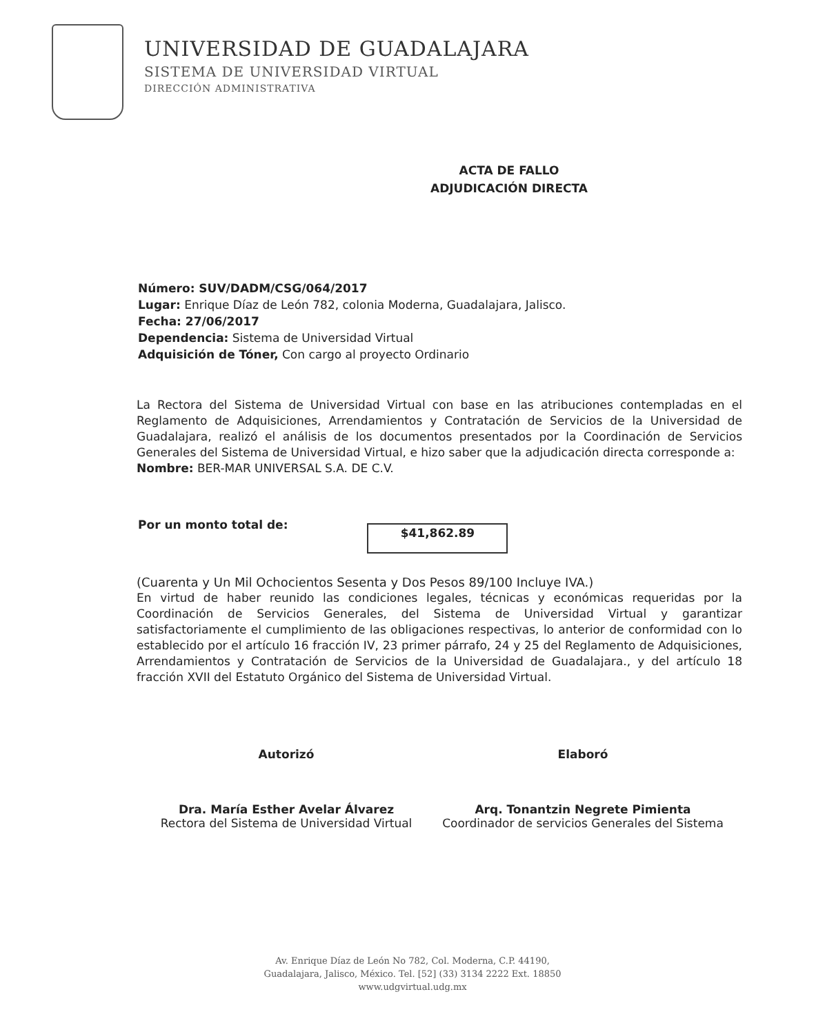UNIVERSIDAD DE GUADALAJARA
SISTEMA DE UNIVERSIDAD VIRTUAL
DIRECCIÓN ADMINISTRATIVA
ACTA DE FALLO
ADJUDICACIÓN DIRECTA
Número: SUV/DADM/CSG/064/2017
Lugar: Enrique Díaz de León 782, colonia Moderna, Guadalajara, Jalisco.
Fecha: 27/06/2017
Dependencia: Sistema de Universidad Virtual
Adquisición de Tóner, Con cargo al proyecto Ordinario
La Rectora del Sistema de Universidad Virtual con base en las atribuciones contempladas en el Reglamento de Adquisiciones, Arrendamientos y Contratación de Servicios de la Universidad de Guadalajara, realizó el análisis de los documentos presentados por la Coordinación de Servicios Generales del Sistema de Universidad Virtual, e hizo saber que la adjudicación directa corresponde a:
Nombre: BER-MAR UNIVERSAL S.A. DE C.V.
Por un monto total de:
$41,862.89
(Cuarenta y Un Mil Ochocientos Sesenta y Dos Pesos 89/100 Incluye IVA.)
En virtud de haber reunido las condiciones legales, técnicas y económicas requeridas por la Coordinación de Servicios Generales, del Sistema de Universidad Virtual y garantizar satisfactoriamente el cumplimiento de las obligaciones respectivas, lo anterior de conformidad con lo establecido por el artículo 16 fracción IV, 23 primer párrafo, 24 y 25 del Reglamento de Adquisiciones, Arrendamientos y Contratación de Servicios de la Universidad de Guadalajara., y del artículo 18 fracción XVII del Estatuto Orgánico del Sistema de Universidad Virtual.
Autorizó
Dra. María Esther Avelar Álvarez
Rectora del Sistema de Universidad Virtual
Elaboró
Arq. Tonantzin Negrete Pimienta
Coordinador de servicios Generales del Sistema
Av. Enrique Díaz de León No 782, Col. Moderna, C.P. 44190,
Guadalajara, Jalisco, México. Tel. [52] (33) 3134 2222 Ext. 18850
www.udgvirtual.udg.mx